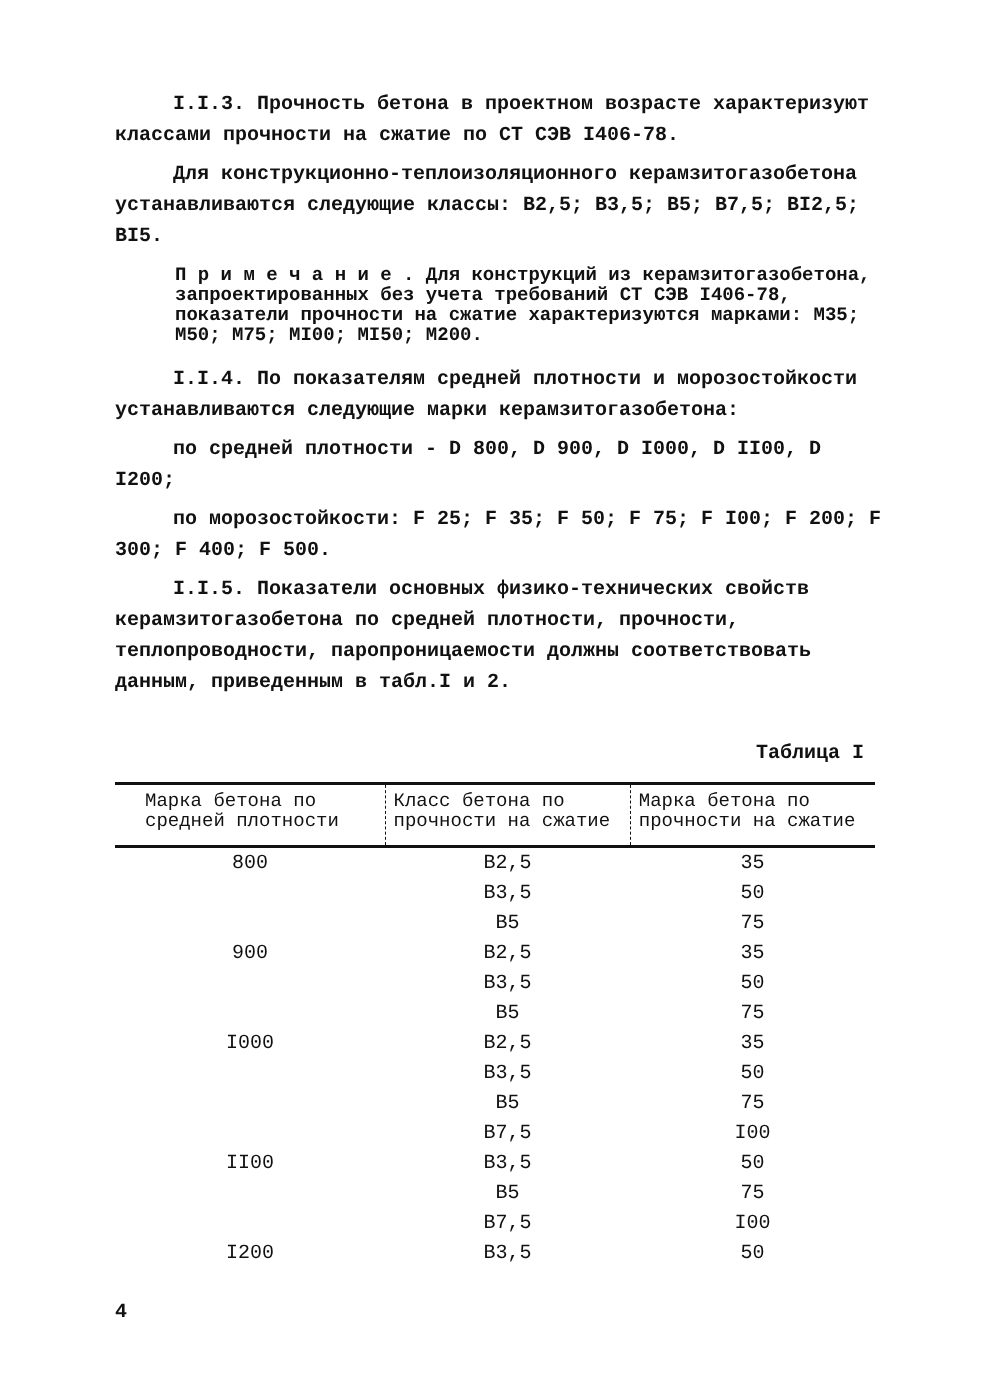I.I.3. Прочность бетона в проектном возрасте характеризуют классами прочности на сжатие по СТ СЭВ I406-78.
Для конструкционно-теплоизоляционного керамзитогазобетона устанавливаются следующие классы: В2,5; В3,5; В5; В7,5; ВI2,5; ВI5.
П р и м е ч а н и е . Для конструкций из керамзитогазобетона, запроектированных без учета требований СТ СЭВ I406-78, показатели прочности на сжатие характеризуются марками: М35; М50; М75; МI00; МI50; М200.
I.I.4. По показателям средней плотности и морозостойкости устанавливаются следующие марки керамзитогазобетона:
по средней плотности - D 800, D 900, D I000, D II00, D I200;
по морозостойкости: F 25; F 35; F 50; F 75; F I00; F 200; F 300; F 400; F 500.
I.I.5. Показатели основных физико-технических свойств керамзитогазобетона по средней плотности, прочности, теплопроводности, паропроницаемости должны соответствовать данным, приведенным в табл.I и 2.
Таблица I
| Марка бетона по средней плотности | Класс бетона по прочности на сжатие | Марка бетона по прочности на сжатие |
| --- | --- | --- |
| 800 | В2,5 | 35 |
| | В3,5 | 50 |
| | В5 | 75 |
| 900 | В2,5 | 35 |
| | В3,5 | 50 |
| | В5 | 75 |
| I000 | В2,5 | 35 |
| | В3,5 | 50 |
| | В5 | 75 |
| | В7,5 | I00 |
| II00 | В3,5 | 50 |
| | В5 | 75 |
| | В7,5 | I00 |
| I200 | В3,5 | 50 |
4